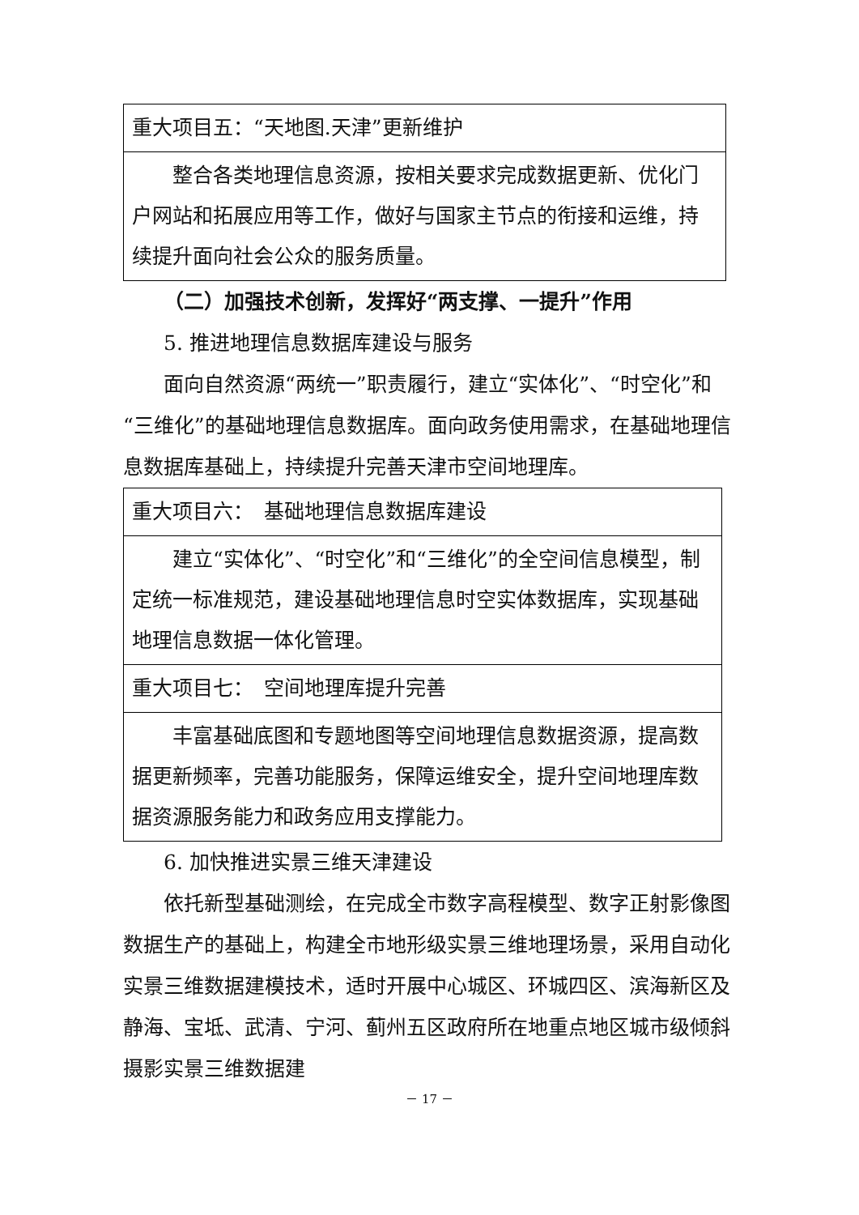| 重大项目五：“天地图.天津”更新维护 |
| 整合各类地理信息资源，按相关要求完成数据更新、优化门户网站和拓展应用等工作，做好与国家主节点的衔接和运维，持续提升面向社会公众的服务质量。 |
（二）加强技术创新，发挥好“两支撑、一提升”作用
5. 推进地理信息数据库建设与服务
面向自然资源“两统一”职责履行，建立“实体化”、“时空化”和“三维化”的基础地理信息数据库。面向政务使用需求，在基础地理信息数据库基础上，持续提升完善天津市空间地理库。
| 重大项目六： 基础地理信息数据库建设 |
| 建立“实体化”、“时空化”和“三维化”的全空间信息模型，制定统一标准规范，建设基础地理信息时空实体数据库，实现基础地理信息数据一体化管理。 |
| 重大项目七： 空间地理库提升完善 |
| 丰富基础底图和专题地图等空间地理信息数据资源，提高数据更新频率，完善功能服务，保障运维安全，提升空间地理库数据资源服务能力和政务应用支撑能力。 |
6. 加快推进实景三维天津建设
依托新型基础测绘，在完成全市数字高程模型、数字正射影像图数据生产的基础上，构建全市地形级实景三维地理场景，采用自动化实景三维数据建模技术，适时开展中心城区、环城四区、滨海新区及静海、宝坻、武清、宁河、蓟州五区政府所在地重点地区城市级倾斜摄影实景三维数据建
－ 17 －